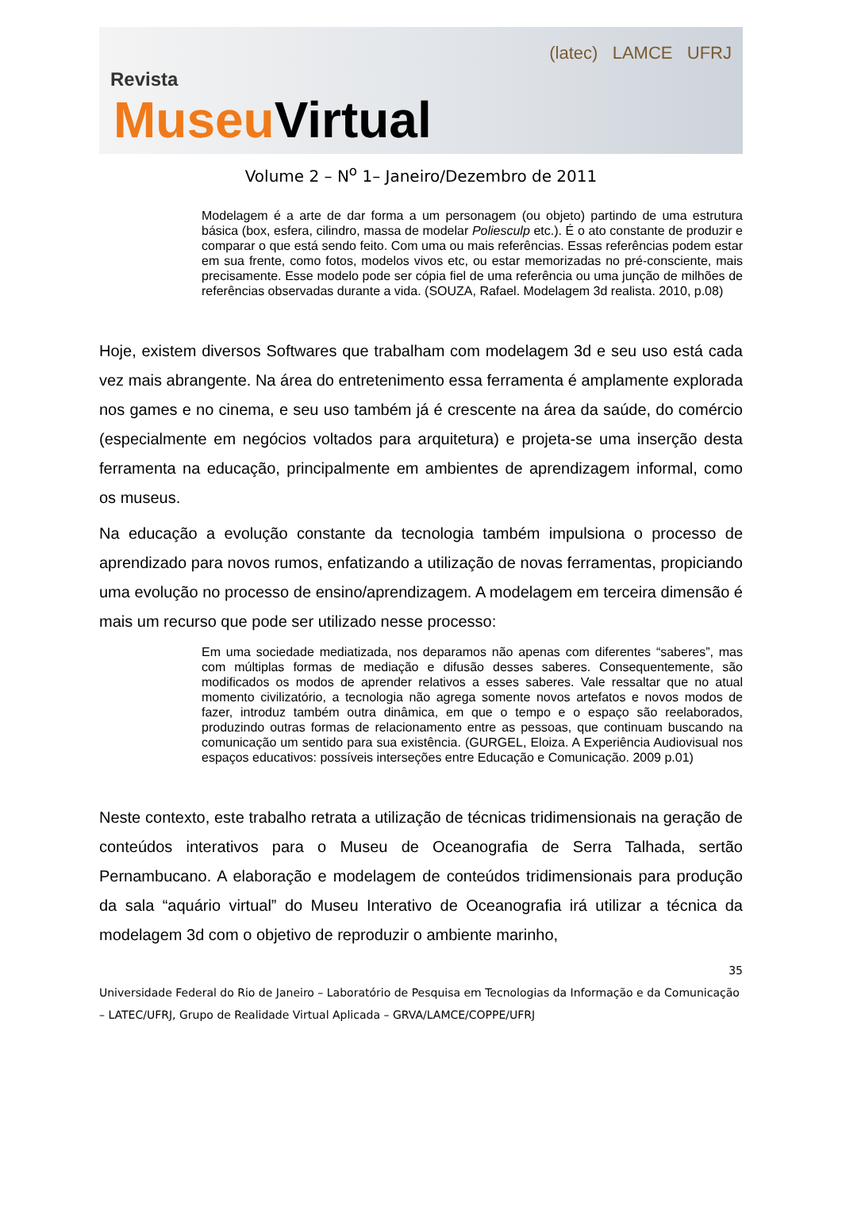Revista
Museu Virtual
(latec) LAMCE UFRJ
Volume 2 – N<sup>o</sup> 1– Janeiro/Dezembro de 2011
Modelagem é a arte de dar forma a um personagem (ou objeto) partindo de uma estrutura básica (box, esfera, cilindro, massa de modelar Poliesculp etc.). É o ato constante de produzir e comparar o que está sendo feito. Com uma ou mais referências. Essas referências podem estar em sua frente, como fotos, modelos vivos etc, ou estar memorizadas no pré-consciente, mais precisamente. Esse modelo pode ser cópia fiel de uma referência ou uma junção de milhões de referências observadas durante a vida. (SOUZA, Rafael. Modelagem 3d realista. 2010, p.08)
Hoje, existem diversos Softwares que trabalham com modelagem 3d e seu uso está cada vez mais abrangente. Na área do entretenimento essa ferramenta é amplamente explorada nos games e no cinema, e seu uso também já é crescente na área da saúde, do comércio (especialmente em negócios voltados para arquitetura) e projeta-se uma inserção desta ferramenta na educação, principalmente em ambientes de aprendizagem informal, como os museus.
Na educação a evolução constante da tecnologia também impulsiona o processo de aprendizado para novos rumos, enfatizando a utilização de novas ferramentas, propiciando uma evolução no processo de ensino/aprendizagem. A modelagem em terceira dimensão é mais um recurso que pode ser utilizado nesse processo:
Em uma sociedade mediatizada, nos deparamos não apenas com diferentes “saberes”, mas com múltiplas formas de mediação e difusão desses saberes. Consequentemente, são modificados os modos de aprender relativos a esses saberes. Vale ressaltar que no atual momento civilizatório, a tecnologia não agrega somente novos artefatos e novos modos de fazer, introduz também outra dinâmica, em que o tempo e o espaço são reelaborados, produzindo outras formas de relacionamento entre as pessoas, que continuam buscando na comunicação um sentido para sua existência. (GURGEL, Eloiza. A Experiência Audiovisual nos espaços educativos: possíveis interseções entre Educação e Comunicação. 2009 p.01)
Neste contexto, este trabalho retrata a utilização de técnicas tridimensionais na geração de conteúdos interativos para o Museu de Oceanografia de Serra Talhada, sertão Pernambucano. A elaboração e modelagem de conteúdos tridimensionais para produção da sala “aquário virtual” do Museu Interativo de Oceanografia irá utilizar a técnica da modelagem 3d com o objetivo de reproduzir o ambiente marinho,
35
Universidade Federal do Rio de Janeiro – Laboratório de Pesquisa em Tecnologias da Informação e da Comunicação – LATEC/UFRJ, Grupo de Realidade Virtual Aplicada – GRVA/LAMCE/COPPE/UFRJ